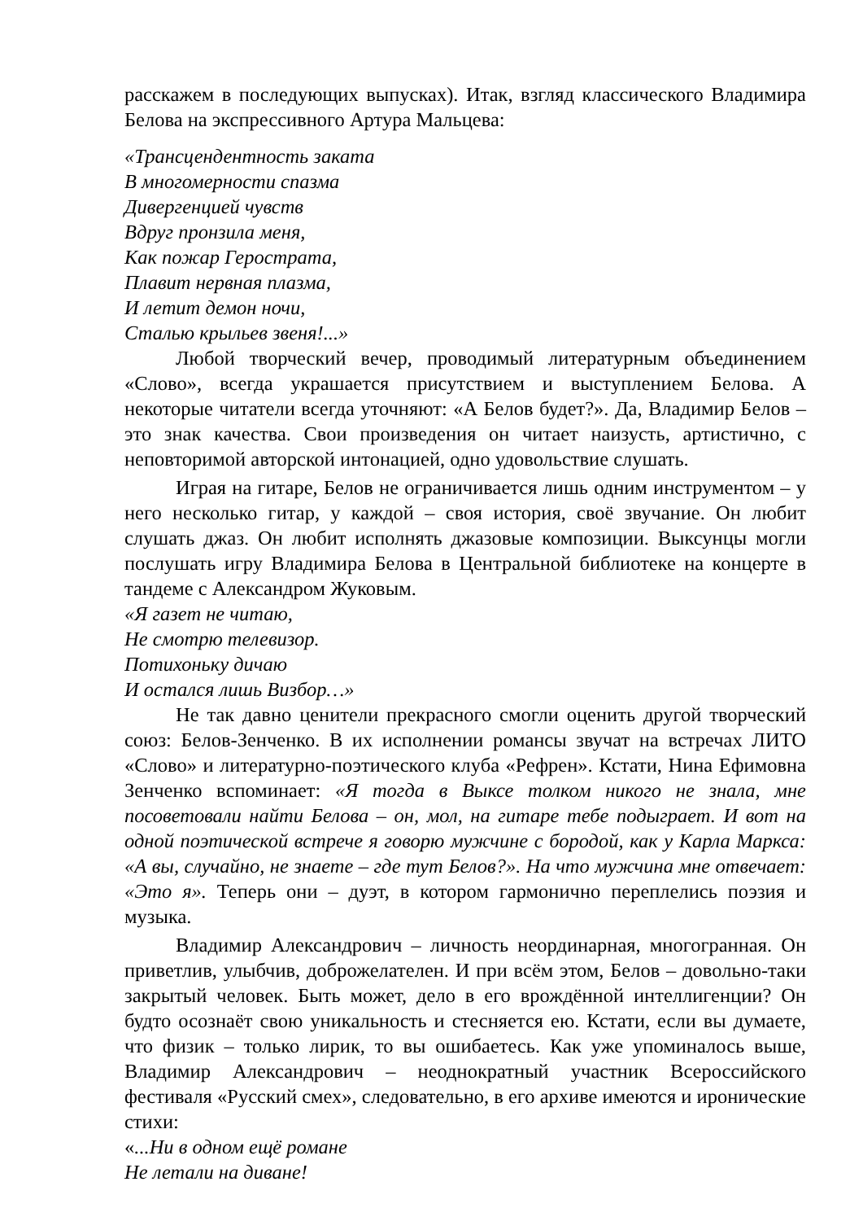расскажем в последующих выпусках). Итак, взгляд классического Владимира Белова на экспрессивного Артура Мальцева:
«Трансцендентность заката
В многомерности спазма
Дивергенцией чувств
Вдруг пронзила меня,
Как пожар Герострата,
Плавит нервная плазма,
И летит демон ночи,
Сталью крыльев звеня!...»
Любой творческий вечер, проводимый литературным объединением «Слово», всегда украшается присутствием и выступлением Белова. А некоторые читатели всегда уточняют: «А Белов будет?». Да, Владимир Белов – это знак качества. Свои произведения он читает наизусть, артистично, с неповторимой авторской интонацией, одно удовольствие слушать.
Играя на гитаре, Белов не ограничивается лишь одним инструментом – у него несколько гитар, у каждой – своя история, своё звучание. Он любит слушать джаз. Он любит исполнять джазовые композиции. Выксунцы могли послушать игру Владимира Белова в Центральной библиотеке на концерте в тандеме с Александром Жуковым.
«Я газет не читаю,
Не смотрю телевизор.
Потихоньку дичаю
И остался лишь Визбор…»
Не так давно ценители прекрасного смогли оценить другой творческий союз: Белов-Зенченко. В их исполнении романсы звучат на встречах ЛИТО «Слово» и литературно-поэтического клуба «Рефрен». Кстати, Нина Ефимовна Зенченко вспоминает: «Я тогда в Выксе толком никого не знала, мне посоветовали найти Белова – он, мол, на гитаре тебе подыграет. И вот на одной поэтической встрече я говорю мужчине с бородой, как у Карла Маркса: «А вы, случайно, не знаете – где тут Белов?». На что мужчина мне отвечает: «Это я». Теперь они – дуэт, в котором гармонично переплелись поэзия и музыка.
Владимир Александрович – личность неординарная, многогранная. Он приветлив, улыбчив, доброжелателен. И при всём этом, Белов – довольно-таки закрытый человек. Быть может, дело в его врождённой интеллигенции? Он будто осознаёт свою уникальность и стесняется ею. Кстати, если вы думаете, что физик – только лирик, то вы ошибаетесь. Как уже упоминалось выше, Владимир Александрович – неоднократный участник Всероссийского фестиваля «Русский смех», следовательно, в его архиве имеются и иронические стихи:
«...Ни в одном ещё романе
Не летали на диване!